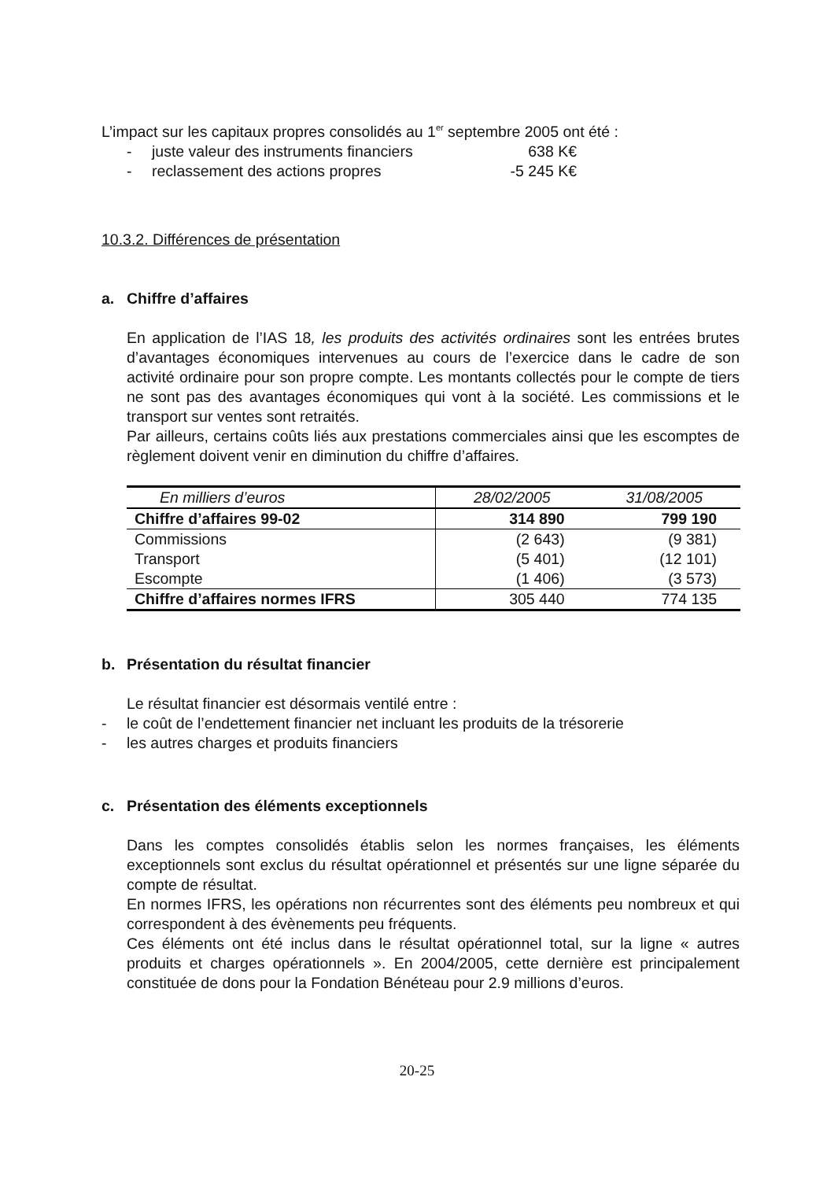L’impact sur les capitaux propres consolidés au 1<sup>er</sup> septembre 2005 ont été :
- juste valeur des instruments financiers 638 K€
- reclassement des actions propres -5 245 K€
10.3.2. Différences de présentation
a. Chiffre d’affaires
En application de l’IAS 18, les produits des activités ordinaires sont les entrées brutes d’avantages économiques intervenues au cours de l’exercice dans le cadre de son activité ordinaire pour son propre compte. Les montants collectés pour le compte de tiers ne sont pas des avantages économiques qui vont à la société. Les commissions et le transport sur ventes sont retraités.
Par ailleurs, certains coûts liés aux prestations commerciales ainsi que les escomptes de règlement doivent venir en diminution du chiffre d’affaires.
| En milliers d’euros | 28/02/2005 | 31/08/2005 |
| Chiffre d’affaires 99-02 | 314 890 | 799 190 |
| Commissions | (2 643) | (9 381) |
| Transport | (5 401) | (12 101) |
| Escompte | (1 406) | (3 573) |
| Chiffre d’affaires normes IFRS | 305 440 | 774 135 |
b. Présentation du résultat financier
Le résultat financier est désormais ventilé entre :
- le coût de l’endettement financier net incluant les produits de la trésorerie
- les autres charges et produits financiers
c. Présentation des éléments exceptionnels
Dans les comptes consolidés établis selon les normes françaises, les éléments exceptionnels sont exclus du résultat opérationnel et présentés sur une ligne séparée du compte de résultat.
En normes IFRS, les opérations non récurrentes sont des éléments peu nombreux et qui correspondent à des évènements peu fréquents.
Ces éléments ont été inclus dans le résultat opérationnel total, sur la ligne « autres produits et charges opérationnels ». En 2004/2005, cette dernière est principalement constituée de dons pour la Fondation Bénéteau pour 2.9 millions d’euros.
20-25